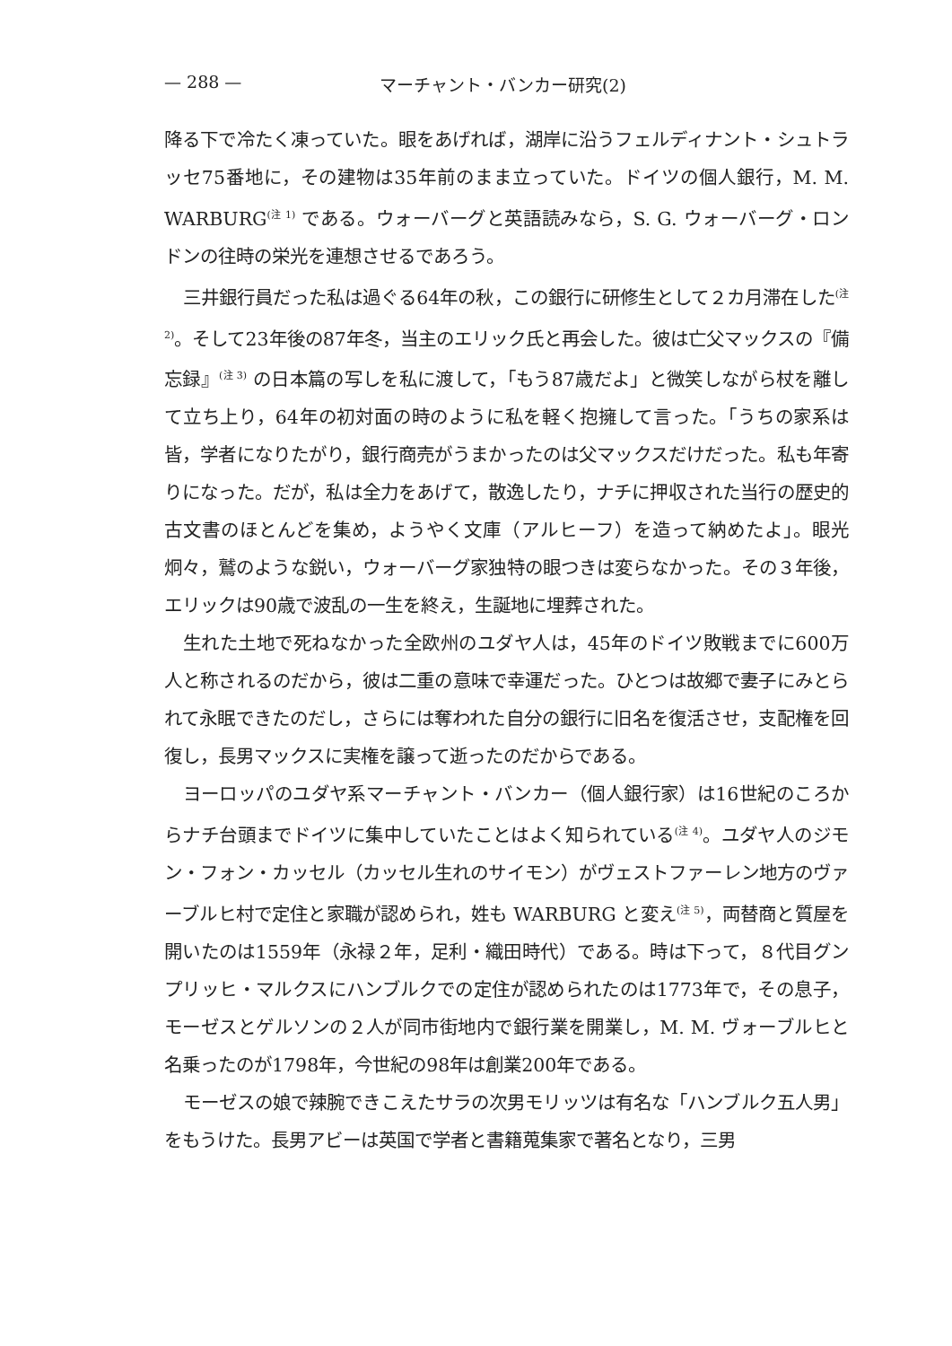— 288 — マーチャント・バンカー研究(2)
降る下で冷たく凍っていた。眼をあげれば，湖岸に沿うフェルディナント・シュトラッセ75番地に，その建物は35年前のまま立っていた。ドイツの個人銀行，M. M. WARBURG<sup>(注 1)</sup> である。ウォーバーグと英語読みなら，S. G. ウォーバーグ・ロンドンの往時の栄光を連想させるであろう。
三井銀行員だった私は過ぐる64年の秋，この銀行に研修生として２カ月滞在した<sup>(注 2)</sup>。そして23年後の87年冬，当主のエリック氏と再会した。彼は亡父マックスの『備忘録』<sup>(注 3)</sup> の日本篇の写しを私に渡して，「もう87歳だよ」と微笑しながら杖を離して立ち上り，64年の初対面の時のように私を軽く抱擁して言った。「うちの家系は皆，学者になりたがり，銀行商売がうまかったのは父マックスだけだった。私も年寄りになった。だが，私は全力をあげて，散逸したり，ナチに押収された当行の歴史的古文書のほとんどを集め，ようやく文庫（アルヒーフ）を造って納めたよ」。眼光炯々，鷲のような鋭い，ウォーバーグ家独特の眼つきは変らなかった。その３年後，エリックは90歳で波乱の一生を終え，生誕地に埋葬された。
生れた土地で死ねなかった全欧州のユダヤ人は，45年のドイツ敗戦までに600万人と称されるのだから，彼は二重の意味で幸運だった。ひとつは故郷で妻子にみとられて永眠できたのだし，さらには奪われた自分の銀行に旧名を復活させ，支配権を回復し，長男マックスに実権を譲って逝ったのだからである。
ヨーロッパのユダヤ系マーチャント・バンカー（個人銀行家）は16世紀のころからナチ台頭までドイツに集中していたことはよく知られている<sup>(注 4)</sup>。ユダヤ人のジモン・フォン・カッセル（カッセル生れのサイモン）がヴェストファーレン地方のヴァーブルヒ村で定住と家職が認められ，姓も WARBURG と変え<sup>(注 5)</sup>，両替商と質屋を開いたのは1559年（永禄２年，足利・織田時代）である。時は下って，８代目グンプリッヒ・マルクスにハンブルクでの定住が認められたのは1773年で，その息子，モーゼスとゲルソンの２人が同市街地内で銀行業を開業し，M. M. ヴォーブルヒと名乗ったのが1798年，今世紀の98年は創業200年である。
モーゼスの娘で辣腕できこえたサラの次男モリッツは有名な「ハンブルク五人男」をもうけた。長男アビーは英国で学者と書籍蒐集家で著名となり，三男